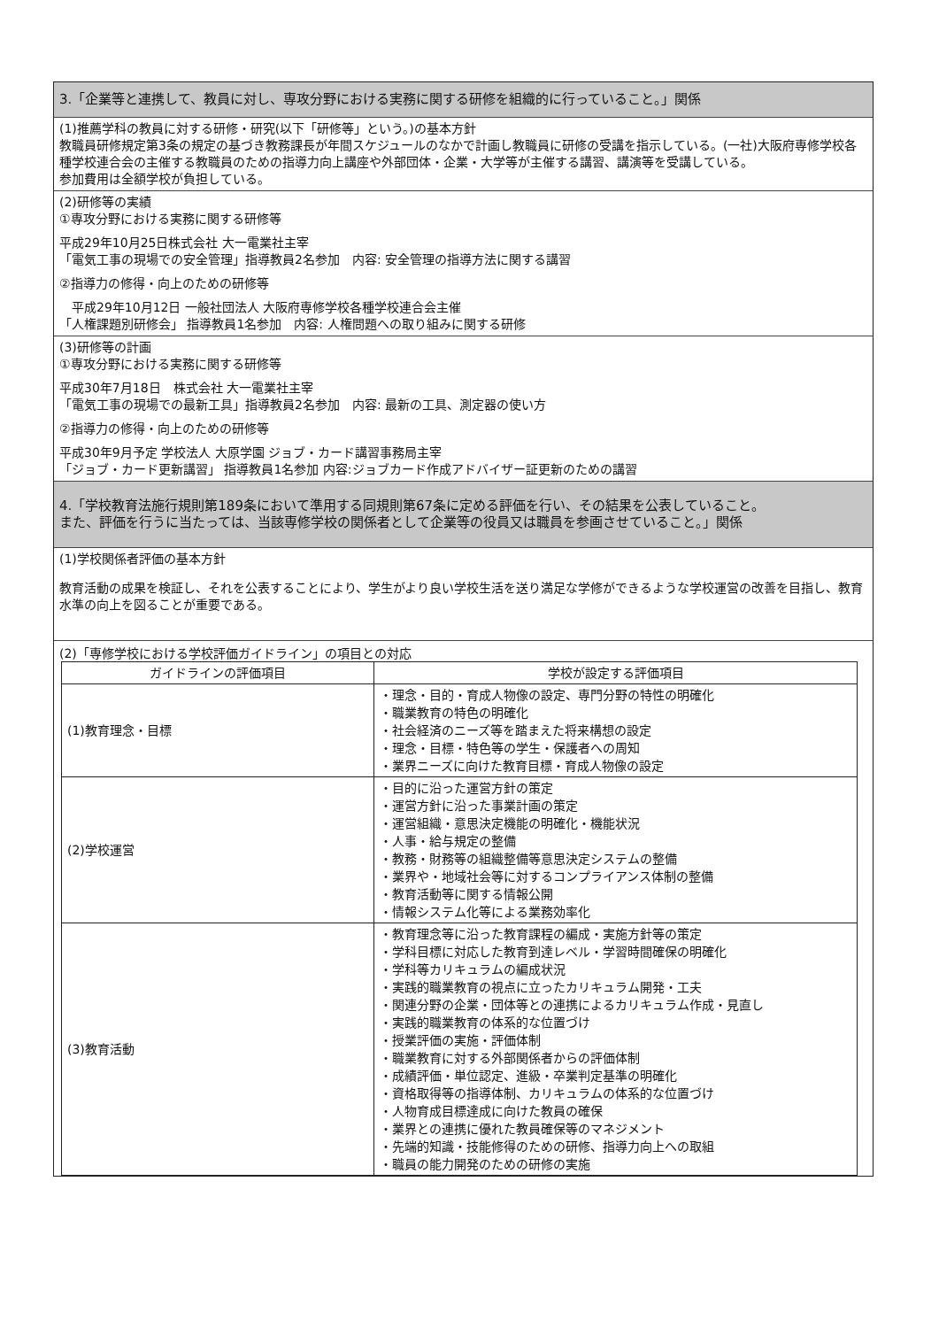3.「企業等と連携して、教員に対し、専攻分野における実務に関する研修を組織的に行っていること。」関係
(1)推薦学科の教員に対する研修・研究(以下「研修等」という。)の基本方針
教職員研修規定第3条の規定の基づき教務課長が年間スケジュールのなかで計画し教職員に研修の受講を指示している。(一社)大阪府専修学校各種学校連合会の主催する教職員のための指導力向上講座や外部団体・企業・大学等が主催する講習、講演等を受講している。
参加費用は全額学校が負担している。
(2)研修等の実績
①専攻分野における実務に関する研修等
平成29年10月25日株式会社 大一電業社主宰
「電気工事の現場での安全管理」指導教員2名参加　内容: 安全管理の指導方法に関する講習
②指導力の修得・向上のための研修等
　平成29年10月12日 一般社団法人 大阪府専修学校各種学校連合会主催
「人権課題別研修会」 指導教員1名参加　内容: 人権問題への取り組みに関する研修
(3)研修等の計画
①専攻分野における実務に関する研修等
平成30年7月18日　株式会社 大一電業社主宰
「電気工事の現場での最新工具」指導教員2名参加　内容: 最新の工具、測定器の使い方
②指導力の修得・向上のための研修等
平成30年9月予定 学校法人 大原学園 ジョブ・カード講習事務局主宰
「ジョブ・カード更新講習」 指導教員1名参加 内容:ジョブカード作成アドバイザー証更新のための講習
4.「学校教育法施行規則第189条において準用する同規則第67条に定める評価を行い、その結果を公表していること。
また、評価を行うに当たっては、当該専修学校の関係者として企業等の役員又は職員を参画させていること。」関係
(1)学校関係者評価の基本方針
教育活動の成果を検証し、それを公表することにより、学生がより良い学校生活を送り満足な学修ができるような学校運営の改善を目指し、教育水準の向上を図ることが重要である。
(2)「専修学校における学校評価ガイドライン」の項目との対応
| ガイドラインの評価項目 | 学校が設定する評価項目 |
| --- | --- |
| (1)教育理念・目標 | ・理念・目的・育成人物像の設定、専門分野の特性の明確化 ・職業教育の特色の明確化 ・社会経済のニーズ等を踏まえた将来構想の設定 ・理念・目標・特色等の学生・保護者への周知 ・業界ニーズに向けた教育目標・育成人物像の設定 |
| (2)学校運営 | ・目的に沿った運営方針の策定 ・運営方針に沿った事業計画の策定 ・運営組織・意思決定機能の明確化・機能状況 ・人事・給与規定の整備 ・教務・財務等の組織整備等意思決定システムの整備 ・業界や・地域社会等に対するコンプライアンス体制の整備 ・教育活動等に関する情報公開 ・情報システム化等による業務効率化 |
| (3)教育活動 | ・教育理念等に沿った教育課程の編成・実施方針等の策定 ・学科目標に対応した教育到達レベル・学習時間確保の明確化 ・学科等カリキュラムの編成状況 ・実践的職業教育の視点に立ったカリキュラム開発・工夫 ・関連分野の企業・団体等との連携によるカリキュラム作成・見直し ・実践的職業教育の体系的な位置づけ ・授業評価の実施・評価体制 ・職業教育に対する外部関係者からの評価体制 ・成績評価・単位認定、進級・卒業判定基準の明確化 ・資格取得等の指導体制、カリキュラムの体系的な位置づけ ・人物育成目標達成に向けた教員の確保 ・業界との連携に優れた教員確保等のマネジメント ・先端的知識・技能修得のための研修、指導力向上への取組 ・職員の能力開発のための研修の実施 |